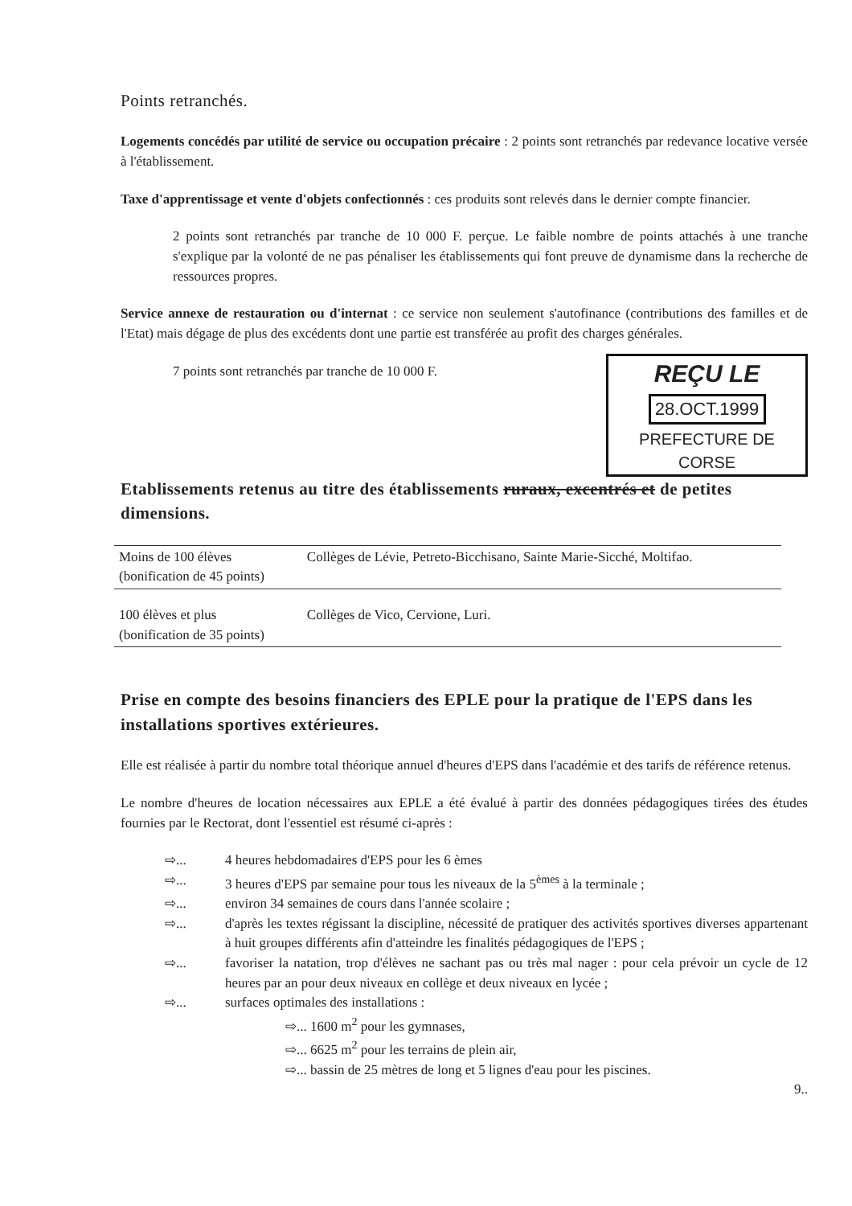Points retranchés.
Logements concédés par utilité de service ou occupation précaire : 2 points sont retranchés par redevance locative versée à l'établissement.
Taxe d'apprentissage et vente d'objets confectionnés : ces produits sont relevés dans le dernier compte financier.
2 points sont retranchés par tranche de 10 000 F. perçue. Le faible nombre de points attachés à une tranche s'explique par la volonté de ne pas pénaliser les établissements qui font preuve de dynamisme dans la recherche de ressources propres.
Service annexe de restauration ou d'internat : ce service non seulement s'autofinance (contributions des familles et de l'Etat) mais dégage de plus des excédents dont une partie est transférée au profit des charges générales.
REÇU LE
28.OCT.1999
PREFECTURE DE CORSE
7 points sont retranchés par tranche de 10 000 F.
Etablissements retenus au titre des établissements ruraux, excentrés et de petites dimensions.
| Moins de 100 élèves (bonification de 45 points) | Collèges de Lévie, Petreto-Bicchisano, Sainte Marie-Sicché, Moltifao. |
| 100 élèves et plus (bonification de 35 points) | Collèges de Vico, Cervione, Luri. |
Prise en compte des besoins financiers des EPLE pour la pratique de l'EPS dans les installations sportives extérieures.
Elle est réalisée à partir du nombre total théorique annuel d'heures d'EPS dans l'académie et des tarifs de référence retenus.
Le nombre d'heures de location nécessaires aux EPLE a été évalué à partir des données pédagogiques tirées des études fournies par le Rectorat, dont l'essentiel est résumé ci-après :
⇨... 4 heures hebdomadaires d'EPS pour les 6 èmes
⇨... 3 heures d'EPS par semaine pour tous les niveaux de la 5<sup>èmes</sup> à la terminale ;
⇨... environ 34 semaines de cours dans l'année scolaire ;
⇨... d'après les textes régissant la discipline, nécessité de pratiquer des activités sportives diverses appartenant à huit groupes différents afin d'atteindre les finalités pédagogiques de l'EPS ;
⇨... favoriser la natation, trop d'élèves ne sachant pas ou très mal nager : pour cela prévoir un cycle de 12 heures par an pour deux niveaux en collège et deux niveaux en lycée ;
⇨... surfaces optimales des installations :
⇨... 1600 m<sup>2</sup> pour les gymnases,
⇨... 6625 m<sup>2</sup> pour les terrains de plein air,
⇨... bassin de 25 mètres de long et 5 lignes d'eau pour les piscines.
9..